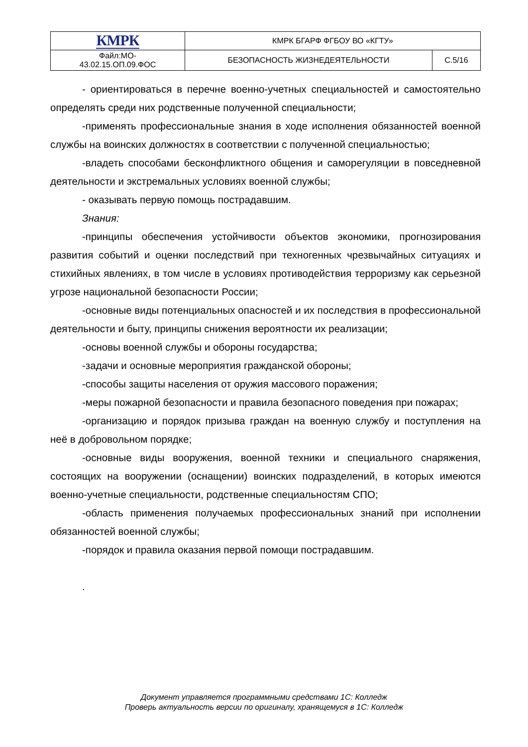| КМРК | КМРК БГАРФ ФГБОУ ВО «КГТУ» | |
| Файл:МО- 43.02.15.ОП.09.ФОС | БЕЗОПАСНОСТЬ ЖИЗНЕДЕЯТЕЛЬНОСТИ | С.5/16 |
- ориентироваться в перечне военно-учетных специальностей и самостоятельно определять среди них родственные полученной специальности;
-применять профессиональные знания в ходе исполнения обязанностей военной службы на воинских должностях в соответствии с полученной специальностью;
-владеть способами бесконфликтного общения и саморегуляции в повседневной деятельности и экстремальных условиях военной службы;
- оказывать первую помощь пострадавшим.
Знания:
-принципы обеспечения устойчивости объектов экономики, прогнозирования развития событий и оценки последствий при техногенных чрезвычайных ситуациях и стихийных явлениях, в том числе в условиях противодействия терроризму как серьезной угрозе национальной безопасности России;
-основные виды потенциальных опасностей и их последствия в профессиональной деятельности и быту, принципы снижения вероятности их реализации;
-основы военной службы и обороны государства;
-задачи и основные мероприятия гражданской обороны;
-способы защиты населения от оружия массового поражения;
-меры пожарной безопасности и правила безопасного поведения при пожарах;
-организацию и порядок призыва граждан на военную службу и поступления на неё в добровольном порядке;
-основные виды вооружения, военной техники и специального снаряжения, состоящих на вооружении (оснащении) воинских подразделений, в которых имеются военно-учетные специальности, родственные специальностям СПО;
-область применения получаемых профессиональных знаний при исполнении обязанностей военной службы;
-порядок и правила оказания первой помощи пострадавшим.
.
Документ управляется программными средствами 1С: Колледж
Проверь актуальность версии по оригиналу, хранящемуся в 1С: Колледж